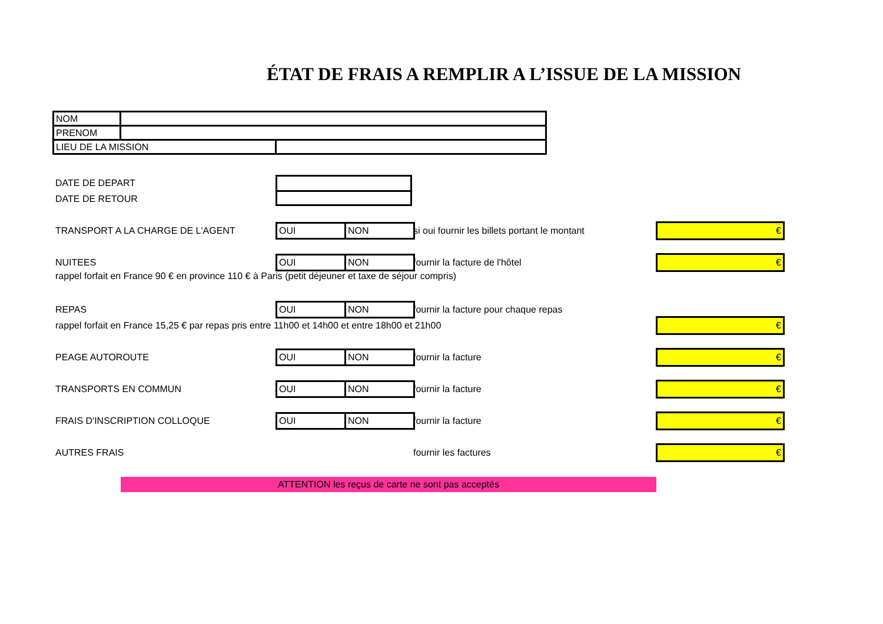ÉTAT DE FRAIS A REMPLIR A L’ISSUE DE LA MISSION
| NOM | | |
| PRENOM | | |
| LIEU DE LA MISSION | | |
DATE DE DEPART
DATE DE RETOUR
TRANSPORT A LA CHARGE DE L'AGENT
| OUI | NON |
si oui fournir les billets portant le montant
€
NUITEES
| OUI | NON |
fournir la facture de l'hôtel
€
rappel forfait en France 90 € en province 110 € à Paris (petit déjeuner et taxe de séjour compris)
REPAS
| OUI | NON |
fournir la facture pour chaque repas
rappel forfait en France 15,25 € par repas pris entre 11h00 et 14h00 et entre 18h00 et 21h00
€
PEAGE AUTOROUTE
| OUI | NON |
fournir la facture
€
TRANSPORTS EN COMMUN
| OUI | NON |
fournir la facture
€
FRAIS D'INSCRIPTION COLLOQUE
| OUI | NON |
fournir la facture
€
AUTRES FRAIS fournir les factures €
ATTENTION les reçus de carte ne sont pas acceptés